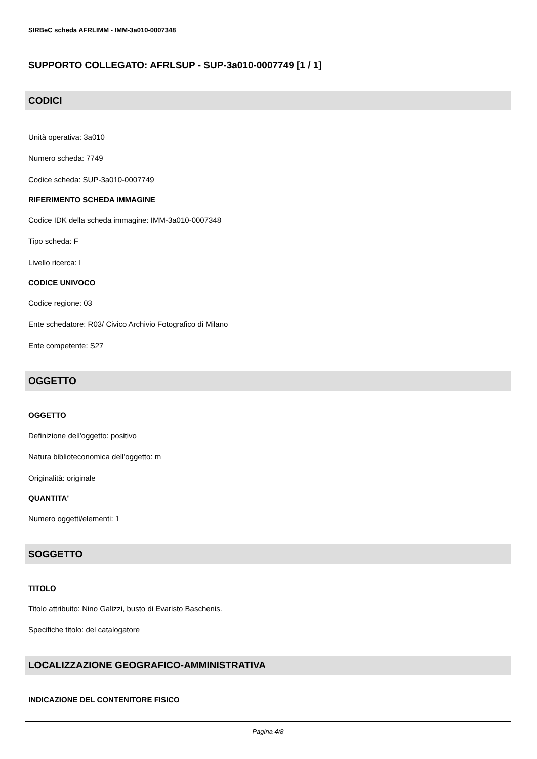SIRBeC scheda AFRLIMM - IMM-3a010-0007348
SUPPORTO COLLEGATO: AFRLSUP - SUP-3a010-0007749 [1 / 1]
CODICI
Unità operativa: 3a010
Numero scheda: 7749
Codice scheda: SUP-3a010-0007749
RIFERIMENTO SCHEDA IMMAGINE
Codice IDK della scheda immagine: IMM-3a010-0007348
Tipo scheda: F
Livello ricerca: I
CODICE UNIVOCO
Codice regione: 03
Ente schedatore: R03/ Civico Archivio Fotografico di Milano
Ente competente: S27
OGGETTO
OGGETTO
Definizione dell'oggetto: positivo
Natura biblioteconomica dell'oggetto: m
Originalità: originale
QUANTITA'
Numero oggetti/elementi: 1
SOGGETTO
TITOLO
Titolo attribuito: Nino Galizzi, busto di Evaristo Baschenis.
Specifiche titolo: del catalogatore
LOCALIZZAZIONE GEOGRAFICO-AMMINISTRATIVA
INDICAZIONE DEL CONTENITORE FISICO
Pagina 4/8